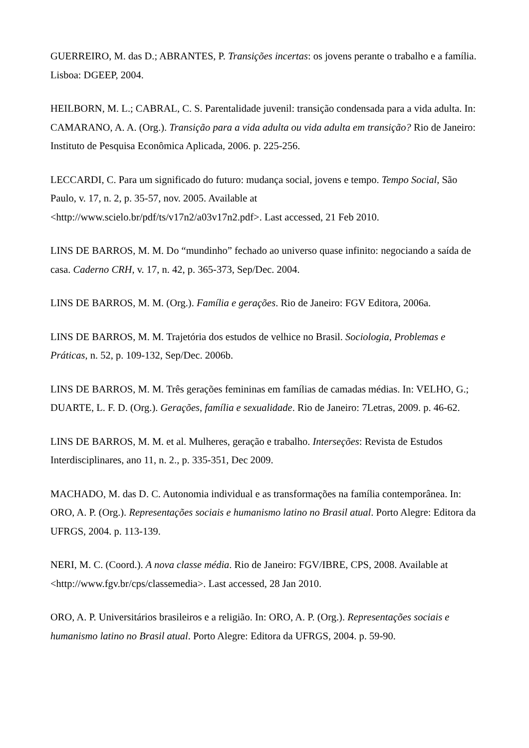GUERREIRO, M. das D.; ABRANTES, P. Transições incertas: os jovens perante o trabalho e a família. Lisboa: DGEEP, 2004.
HEILBORN, M. L.; CABRAL, C. S. Parentalidade juvenil: transição condensada para a vida adulta. In: CAMARANO, A. A. (Org.). Transição para a vida adulta ou vida adulta em transição? Rio de Janeiro: Instituto de Pesquisa Econômica Aplicada, 2006. p. 225-256.
LECCARDI, C. Para um significado do futuro: mudança social, jovens e tempo. Tempo Social, São Paulo, v. 17, n. 2, p. 35-57, nov. 2005. Available at
<http://www.scielo.br/pdf/ts/v17n2/a03v17n2.pdf>. Last accessed, 21 Feb 2010.
LINS DE BARROS, M. M. Do “mundinho” fechado ao universo quase infinito: negociando a saída de casa. Caderno CRH, v. 17, n. 42, p. 365-373, Sep/Dec. 2004.
LINS DE BARROS, M. M. (Org.). Família e gerações. Rio de Janeiro: FGV Editora, 2006a.
LINS DE BARROS, M. M. Trajetória dos estudos de velhice no Brasil. Sociologia, Problemas e Práticas, n. 52, p. 109-132, Sep/Dec. 2006b.
LINS DE BARROS, M. M. Três gerações femininas em famílias de camadas médias. In: VELHO, G.; DUARTE, L. F. D. (Org.). Gerações, família e sexualidade. Rio de Janeiro: 7Letras, 2009. p. 46-62.
LINS DE BARROS, M. M. et al. Mulheres, geração e trabalho. Interseções: Revista de Estudos Interdisciplinares, ano 11, n. 2., p. 335-351, Dec 2009.
MACHADO, M. das D. C. Autonomia individual e as transformações na família contemporânea. In: ORO, A. P. (Org.). Representações sociais e humanismo latino no Brasil atual. Porto Alegre: Editora da UFRGS, 2004. p. 113-139.
NERI, M. C. (Coord.). A nova classe média. Rio de Janeiro: FGV/IBRE, CPS, 2008. Available at <http://www.fgv.br/cps/classemedia>. Last accessed, 28 Jan 2010.
ORO, A. P. Universitários brasileiros e a religião. In: ORO, A. P. (Org.). Representações sociais e humanismo latino no Brasil atual. Porto Alegre: Editora da UFRGS, 2004. p. 59-90.